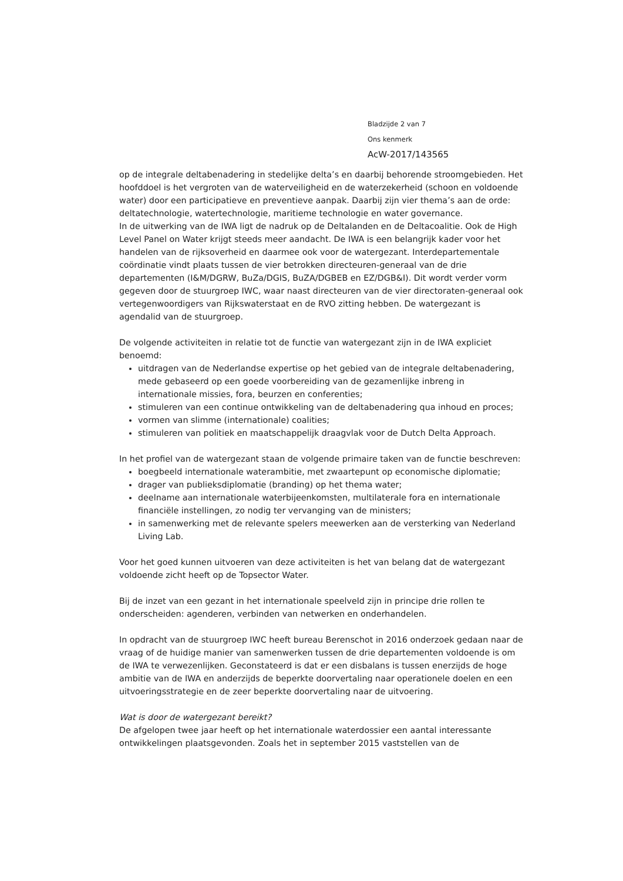Bladzijde 2 van 7
Ons kenmerk
AcW-2017/143565
op de integrale deltabenadering in stedelijke delta’s en daarbij behorende stroomgebieden. Het hoofddoel is het vergroten van de waterveiligheid en de waterzekerheid (schoon en voldoende water) door een participatieve en preventieve aanpak. Daarbij zijn vier thema’s aan de orde: deltatechnologie, watertechnologie, maritieme technologie en water governance.
In de uitwerking van de IWA ligt de nadruk op de Deltalanden en de Deltacoalitie. Ook de High Level Panel on Water krijgt steeds meer aandacht. De IWA is een belangrijk kader voor het handelen van de rijksoverheid en daarmee ook voor de watergezant. Interdepartementale coördinatie vindt plaats tussen de vier betrokken directeuren-generaal van de drie departementen (I&M/DGRW, BuZa/DGIS, BuZA/DGBEB en EZ/DGB&I). Dit wordt verder vorm gegeven door de stuurgroep IWC, waar naast directeuren van de vier directoraten-generaal ook vertegenwoordigers van Rijkswaterstaat en de RVO zitting hebben. De watergezant is agendalid van de stuurgroep.
De volgende activiteiten in relatie tot de functie van watergezant zijn in de IWA expliciet benoemd:
uitdragen van de Nederlandse expertise op het gebied van de integrale deltabenadering, mede gebaseerd op een goede voorbereiding van de gezamenlijke inbreng in internationale missies, fora, beurzen en conferenties;
stimuleren van een continue ontwikkeling van de deltabenadering qua inhoud en proces;
vormen van slimme (internationale) coalities;
stimuleren van politiek en maatschappelijk draagvlak voor de Dutch Delta Approach.
In het profiel van de watergezant staan de volgende primaire taken van de functie beschreven:
boegbeeld internationale waterambitie, met zwaartepunt op economische diplomatie;
drager van publieksdiplomatie (branding) op het thema water;
deelname aan internationale waterbijeenkomsten, multilaterale fora en internationale financiële instellingen, zo nodig ter vervanging van de ministers;
in samenwerking met de relevante spelers meewerken aan de versterking van Nederland Living Lab.
Voor het goed kunnen uitvoeren van deze activiteiten is het van belang dat de watergezant voldoende zicht heeft op de Topsector Water.
Bij de inzet van een gezant in het internationale speelveld zijn in principe drie rollen te onderscheiden: agenderen, verbinden van netwerken en onderhandelen.
In opdracht van de stuurgroep IWC heeft bureau Berenschot in 2016 onderzoek gedaan naar de vraag of de huidige manier van samenwerken tussen de drie departementen voldoende is om de IWA te verwezenlijken. Geconstateerd is dat er een disbalans is tussen enerzijds de hoge ambitie van de IWA en anderzijds de beperkte doorvertaling naar operationele doelen en een uitvoeringsstrategie en de zeer beperkte doorvertaling naar de uitvoering.
Wat is door de watergezant bereikt?
De afgelopen twee jaar heeft op het internationale waterdossier een aantal interessante ontwikkelingen plaatsgevonden. Zoals het in september 2015 vaststellen van de